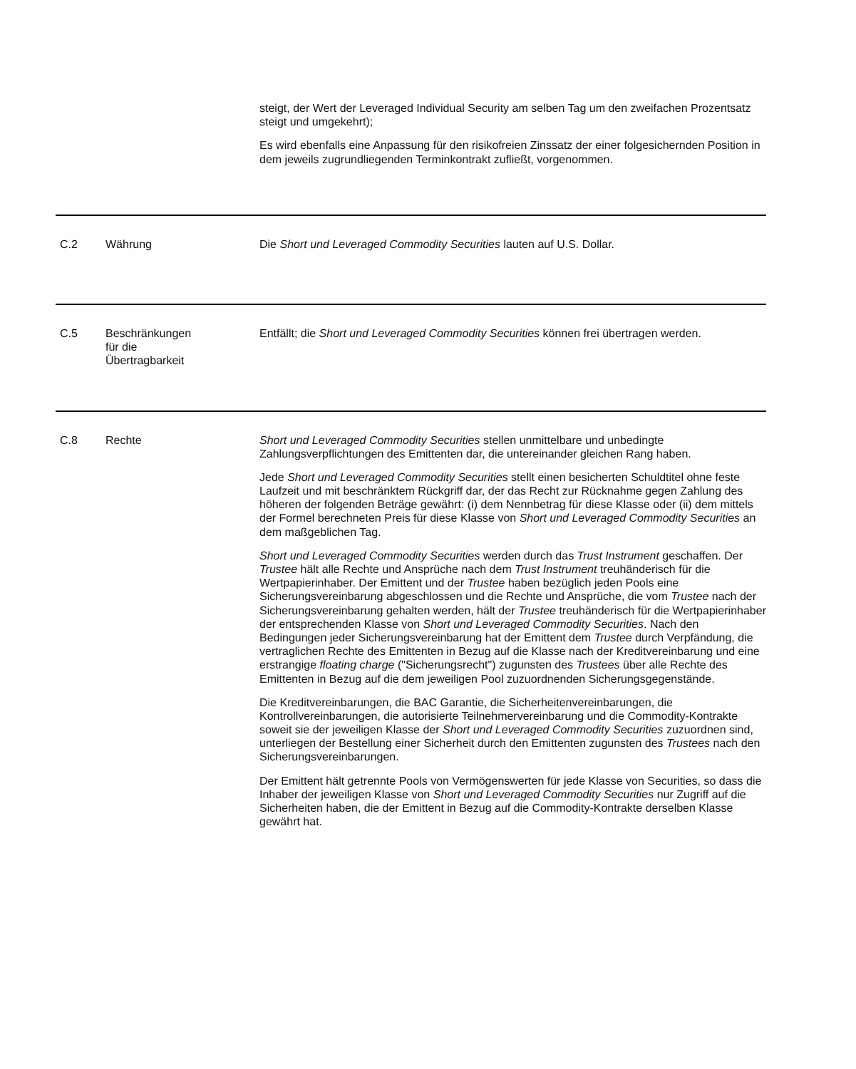steigt, der Wert der Leveraged Individual Security am selben Tag um den zweifachen Prozentsatz steigt und umgekehrt);
Es wird ebenfalls eine Anpassung für den risikofreien Zinssatz der einer folgesichernden Position in dem jeweils zugrundliegenden Terminkontrakt zufließt, vorgenommen.
| C.2 | Währung | Die Short und Leveraged Commodity Securities lauten auf U.S. Dollar. |
| C.5 | Beschränkungen für die Übertragbarkeit | Entfällt; die Short und Leveraged Commodity Securities können frei übertragen werden. |
| C.8 | Rechte | Short und Leveraged Commodity Securities stellen unmittelbare und unbedingte Zahlungsverpflichtungen des Emittenten dar, die untereinander gleichen Rang haben. Jede Short und Leveraged Commodity Securities stellt einen besicherten Schuldtitel ohne feste Laufzeit und mit beschränktem Rückgriff dar, der das Recht zur Rücknahme gegen Zahlung des höheren der folgenden Beträge gewährt: (i) dem Nennbetrag für diese Klasse oder (ii) dem mittels der Formel berechneten Preis für diese Klasse von Short und Leveraged Commodity Securities an dem maßgeblichen Tag. Short und Leveraged Commodity Securities werden durch das Trust Instrument geschaffen. Der Trustee hält alle Rechte und Ansprüche nach dem Trust Instrument treuhänderisch für die Wertpapierinhaber. Der Emittent und der Trustee haben bezüglich jeden Pools eine Sicherungsvereinbarung abgeschlossen und die Rechte und Ansprüche, die vom Trustee nach der Sicherungsvereinbarung gehalten werden, hält der Trustee treuhänderisch für die Wertpapierinhaber der entsprechenden Klasse von Short und Leveraged Commodity Securities . Nach den Bedingungen jeder Sicherungsvereinbarung hat der Emittent dem Trustee durch Verpfändung, die vertraglichen Rechte des Emittenten in Bezug auf die Klasse nach der Kreditvereinbarung und eine erstrangige floating charge ("Sicherungsrecht") zugunsten des Trustees über alle Rechte des Emittenten in Bezug auf die dem jeweiligen Pool zuzuordnenden Sicherungsgegenstände. Die Kreditvereinbarungen, die BAC Garantie, die Sicherheitenvereinbarungen, die Kontrollvereinbarungen, die autorisierte Teilnehmervereinbarung und die Commodity-Kontrakte soweit sie der jeweiligen Klasse der Short und Leveraged Commodity Securities zuzuordnen sind, unterliegen der Bestellung einer Sicherheit durch den Emittenten zugunsten des Trustees nach den Sicherungsvereinbarungen. Der Emittent hält getrennte Pools von Vermögenswerten für jede Klasse von Securities, so dass die Inhaber der jeweiligen Klasse von Short und Leveraged Commodity Securities nur Zugriff auf die Sicherheiten haben, die der Emittent in Bezug auf die Commodity-Kontrakte derselben Klasse gewährt hat. |